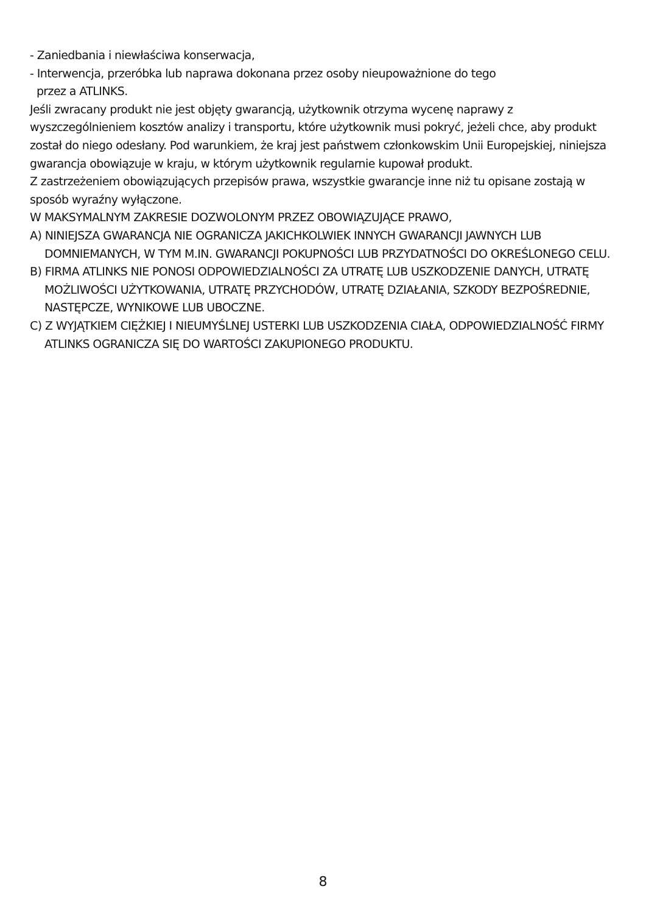- Zaniedbania i niewłaściwa konserwacja,
- Interwencja, przeróbka lub naprawa dokonana przez osoby nieupoważnione do tego
przez a ATLINKS.
Jeśli zwracany produkt nie jest objęty gwarancją, użytkownik otrzyma wycenę naprawy z wyszczególnieniem kosztów analizy i transportu, które użytkownik musi pokryć, jeżeli chce, aby produkt został do niego odesłany. Pod warunkiem, że kraj jest państwem członkowskim Unii Europejskiej, niniejsza gwarancja obowiązuje w kraju, w którym użytkownik regularnie kupował produkt.
Z zastrzeżeniem obowiązujących przepisów prawa, wszystkie gwarancje inne niż tu opisane zostają w sposób wyraźny wyłączone.
W MAKSYMALNYM ZAKRESIE DOZWOLONYM PRZEZ OBOWIĄZUJĄCE PRAWO,
A) NINIEJSZA GWARANCJA NIE OGRANICZA JAKICHKOLWIEK INNYCH GWARANCJI JAWNYCH LUB DOMNIEMANYCH, W TYM M.IN. GWARANCJI POKUPNOŚCI LUB PRZYDATNOŚCI DO OKREŚLONEGO CELU.
B) FIRMA ATLINKS NIE PONOSI ODPOWIEDZIALNOŚCI ZA UTRATĘ LUB USZKODZENIE DANYCH, UTRATĘ MOŻLIWOŚCI UŻYTKOWANIA, UTRATĘ PRZYCHODÓW, UTRATĘ DZIAŁANIA, SZKODY BEZPOŚREDNIE, NASTĘPCZE, WYNIKOWE LUB UBOCZNE.
C) Z WYJĄTKIEM CIĘŻKIEJ I NIEUMYŚLNEJ USTERKI LUB USZKODZENIA CIAŁA, ODPOWIEDZIALNOŚĆ FIRMY ATLINKS OGRANICZA SIĘ DO WARTOŚCI ZAKUPIONEGO PRODUKTU.
8